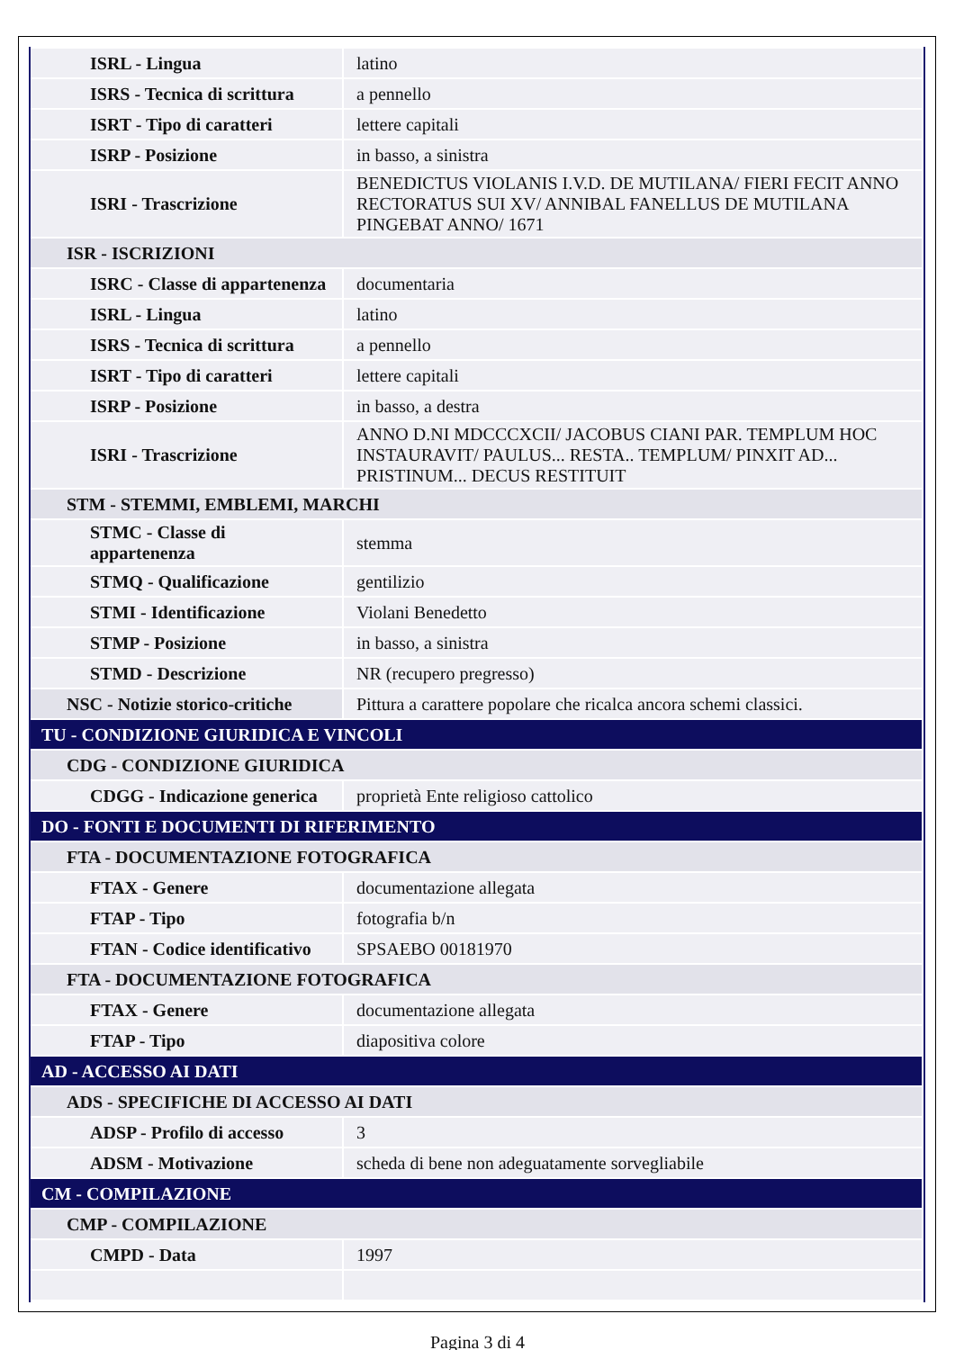| ISRL - Lingua | latino |
| ISRS - Tecnica di scrittura | a pennello |
| ISRT - Tipo di caratteri | lettere capitali |
| ISRP - Posizione | in basso, a sinistra |
| ISRI - Trascrizione | BENEDICTUS VIOLANIS I.V.D. DE MUTILANA/ FIERI FECIT ANNO RECTORATUS SUI XV/ ANNIBAL FANELLUS DE MUTILANA PINGEBAT ANNO/ 1671 |
| ISR - ISCRIZIONI | |
| ISRC - Classe di appartenenza | documentaria |
| ISRL - Lingua | latino |
| ISRS - Tecnica di scrittura | a pennello |
| ISRT - Tipo di caratteri | lettere capitali |
| ISRP - Posizione | in basso, a destra |
| ISRI - Trascrizione | ANNO D.NI MDCCCXCII/ JACOBUS CIANI PAR. TEMPLUM HOC INSTAURAVIT/ PAULUS... RESTA.. TEMPLUM/ PINXIT AD... PRISTINUM... DECUS RESTITUIT |
| STM - STEMMI, EMBLEMI, MARCHI | |
| STMC - Classe di appartenenza | stemma |
| STMQ - Qualificazione | gentilizio |
| STMI - Identificazione | Violani Benedetto |
| STMP - Posizione | in basso, a sinistra |
| STMD - Descrizione | NR (recupero pregresso) |
| NSC - Notizie storico-critiche | Pittura a carattere popolare che ricalca ancora schemi classici. |
| TU - CONDIZIONE GIURIDICA E VINCOLI | |
| CDG - CONDIZIONE GIURIDICA | |
| CDGG - Indicazione generica | proprietà Ente religioso cattolico |
| DO - FONTI E DOCUMENTI DI RIFERIMENTO | |
| FTA - DOCUMENTAZIONE FOTOGRAFICA | |
| FTAX - Genere | documentazione allegata |
| FTAP - Tipo | fotografia b/n |
| FTAN - Codice identificativo | SPSAEBO 00181970 |
| FTA - DOCUMENTAZIONE FOTOGRAFICA | |
| FTAX - Genere | documentazione allegata |
| FTAP - Tipo | diapositiva colore |
| AD - ACCESSO AI DATI | |
| ADS - SPECIFICHE DI ACCESSO AI DATI | |
| ADSP - Profilo di accesso | 3 |
| ADSM - Motivazione | scheda di bene non adeguatamente sorvegliabile |
| CM - COMPILAZIONE | |
| CMP - COMPILAZIONE | |
| CMPD - Data | 1997 |
Pagina 3 di 4